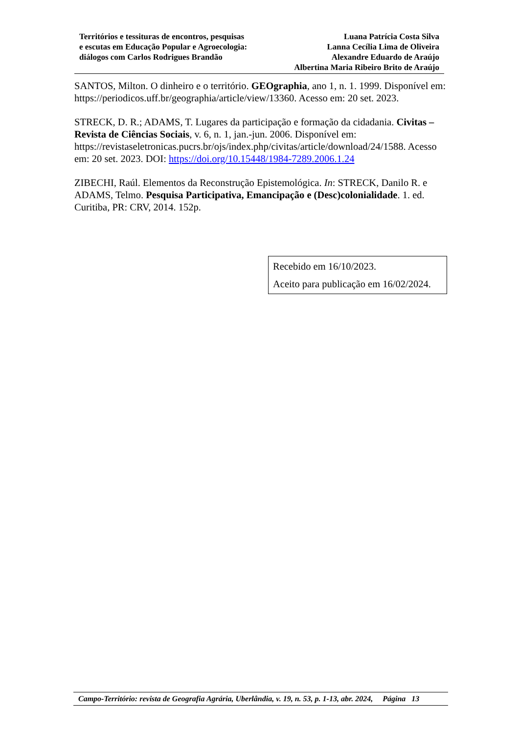Territórios e tessituras de encontros, pesquisas
e escutas em Educação Popular e Agroecologia:
diálogos com Carlos Rodrigues Brandão
Luana Patrícia Costa Silva
Lanna Cecília Lima de Oliveira
Alexandre Eduardo de Araújo
Albertina Maria Ribeiro Brito de Araújo
SANTOS, Milton. O dinheiro e o território. GEOgraphia, ano 1, n. 1. 1999. Disponível em: https://periodicos.uff.br/geographia/article/view/13360. Acesso em: 20 set. 2023.
STRECK, D. R.; ADAMS, T. Lugares da participação e formação da cidadania. Civitas – Revista de Ciências Sociais, v. 6, n. 1, jan.-jun. 2006. Disponível em: https://revistaseletronicas.pucrs.br/ojs/index.php/civitas/article/download/24/1588. Acesso em: 20 set. 2023. DOI: https://doi.org/10.15448/1984-7289.2006.1.24
ZIBECHI, Raúl. Elementos da Reconstrução Epistemológica. In: STRECK, Danilo R. e ADAMS, Telmo. Pesquisa Participativa, Emancipação e (Desc)colonialidade. 1. ed. Curitiba, PR: CRV, 2014. 152p.
Recebido em 16/10/2023.
Aceito para publicação em 16/02/2024.
Campo-Território: revista de Geografia Agrária, Uberlândia, v. 19, n. 53, p. 1-13, abr. 2024, Página 13